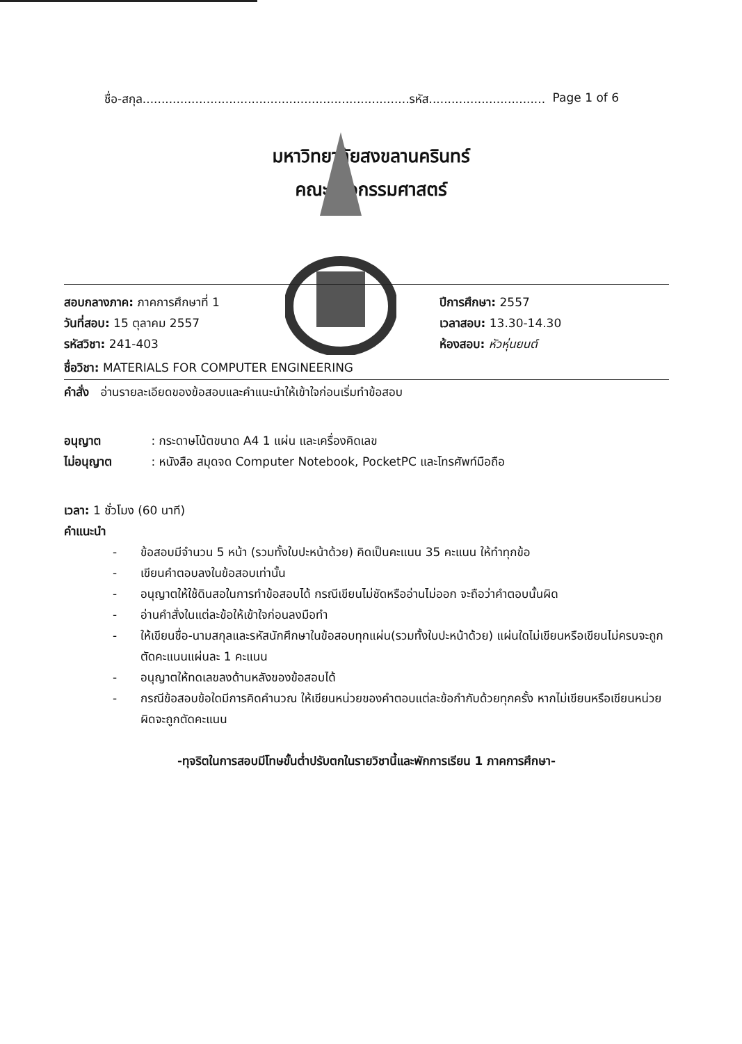ชื่อ-สกุล.......................................................................รหัส............................... Page 1 of 6
มหาวิทยาลัยสงขลานครินทร์
คณะวิศวกรรมศาสตร์
สอบกลางภาค: ภาคการศึกษาที่ 1
วันที่สอบ: 15 ตุลาคม 2557
รหัสวิชา: 241-403
ปีการศึกษา: 2557
เวลาสอบ: 13.30-14.30
ห้องสอบ: หัวหุ่นยนต์
ชื่อวิชา: MATERIALS FOR COMPUTER ENGINEERING
คำสั่ง อ่านรายละเอียดของข้อสอบและคำแนะนำให้เข้าใจก่อนเริ่มทำข้อสอบ
อนุญาต : กระดาษโน้ตขนาด A4 1 แผ่น และเครื่องคิดเลข
ไม่อนุญาต : หนังสือ สมุดจด Computer Notebook, PocketPC และโทรศัพท์มือถือ
เวลา: 1 ชั่วโมง (60 นาที)
คำแนะนำ
- ข้อสอบมีจำนวน 5 หน้า (รวมทั้งใบปะหน้าด้วย) คิดเป็นคะแนน 35 คะแนน ให้ทำทุกข้อ
- เขียนคำตอบลงในข้อสอบเท่านั้น
- อนุญาตให้ใช้ดินสอในการทำข้อสอบได้ กรณีเขียนไม่ชัดหรืออ่านไม่ออก จะถือว่าคำตอบนั้นผิด
- อ่านคำสั่งในแต่ละข้อให้เข้าใจก่อนลงมือทำ
- ให้เขียนชื่อ-นามสกุลและรหัสนักศึกษาในข้อสอบทุกแผ่น(รวมทั้งใบปะหน้าด้วย) แผ่นใดไม่เขียนหรือเขียนไม่ครบจะถูกตัดคะแนนแผ่นละ 1 คะแนน
- อนุญาตให้ทดเลขลงด้านหลังของข้อสอบได้
- กรณีข้อสอบข้อใดมีการคิดคำนวณ ให้เขียนหน่วยของคำตอบแต่ละข้อกำกับด้วยทุกครั้ง หากไม่เขียนหรือเขียนหน่วยผิดจะถูกตัดคะแนน
-ทุจริตในการสอบมีโทษขั้นต่ำปรับตกในรายวิชานี้และพักการเรียน 1 ภาคการศึกษา-